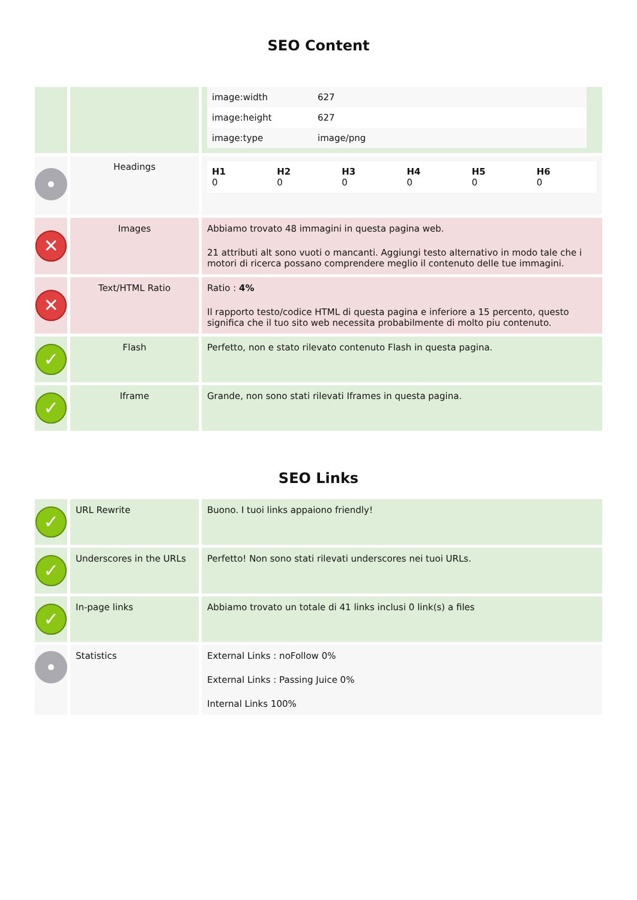SEO Content
| | | / image:width / 627 / / image:height / 627 / / image:type / image/png / |
| | Headings | / H1 0 / H2 0 / H3 0 / H4 0 / H5 0 / H6 0 / |
| ✕ | Images | Abbiamo trovato 48 immagini in questa pagina web. 21 attributi alt sono vuoti o mancanti. Aggiungi testo alternativo in modo tale che i motori di ricerca possano comprendere meglio il contenuto delle tue immagini. |
| ✕ | Text/HTML Ratio | Ratio : 4% Il rapporto testo/codice HTML di questa pagina e inferiore a 15 percento, questo significa che il tuo sito web necessita probabilmente di molto piu contenuto. |
| ✓ | Flash | Perfetto, non e stato rilevato contenuto Flash in questa pagina. |
| ✓ | Iframe | Grande, non sono stati rilevati Iframes in questa pagina. |
SEO Links
| ✓ | URL Rewrite | Buono. I tuoi links appaiono friendly! |
| ✓ | Underscores in the URLs | Perfetto! Non sono stati rilevati underscores nei tuoi URLs. |
| ✓ | In-page links | Abbiamo trovato un totale di 41 links inclusi 0 link(s) a files |
| | Statistics | External Links : noFollow 0% External Links : Passing Juice 0% Internal Links 100% |